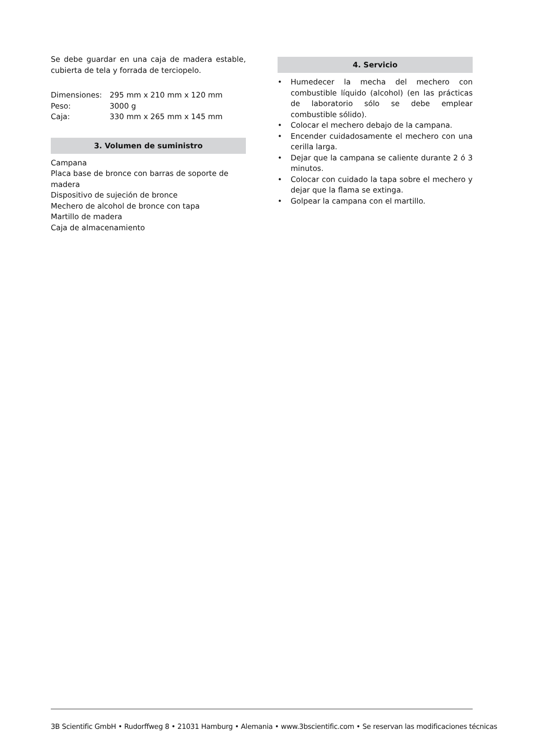Se debe guardar en una caja de madera estable, cubierta de tela y forrada de terciopelo.
| Dimensiones: | 295 mm x 210 mm x 120 mm |
| Peso: | 3000 g |
| Caja: | 330 mm x 265 mm x 145 mm |
3. Volumen de suministro
Campana
Placa base de bronce con barras de soporte de madera
Dispositivo de sujeción de bronce
Mechero de alcohol de bronce con tapa
Martillo de madera
Caja de almacenamiento
4. Servicio
• Humedecer la mecha del mechero con combustible líquido (alcohol) (en las prácticas de laboratorio sólo se debe emplear combustible sólido).
• Colocar el mechero debajo de la campana.
• Encender cuidadosamente el mechero con una cerilla larga.
• Dejar que la campana se caliente durante 2 ó 3 minutos.
• Colocar con cuidado la tapa sobre el mechero y dejar que la flama se extinga.
• Golpear la campana con el martillo.
3B Scientific GmbH • Rudorffweg 8 • 21031 Hamburg • Alemania • www.3bscientific.com • Se reservan las modificaciones técnicas